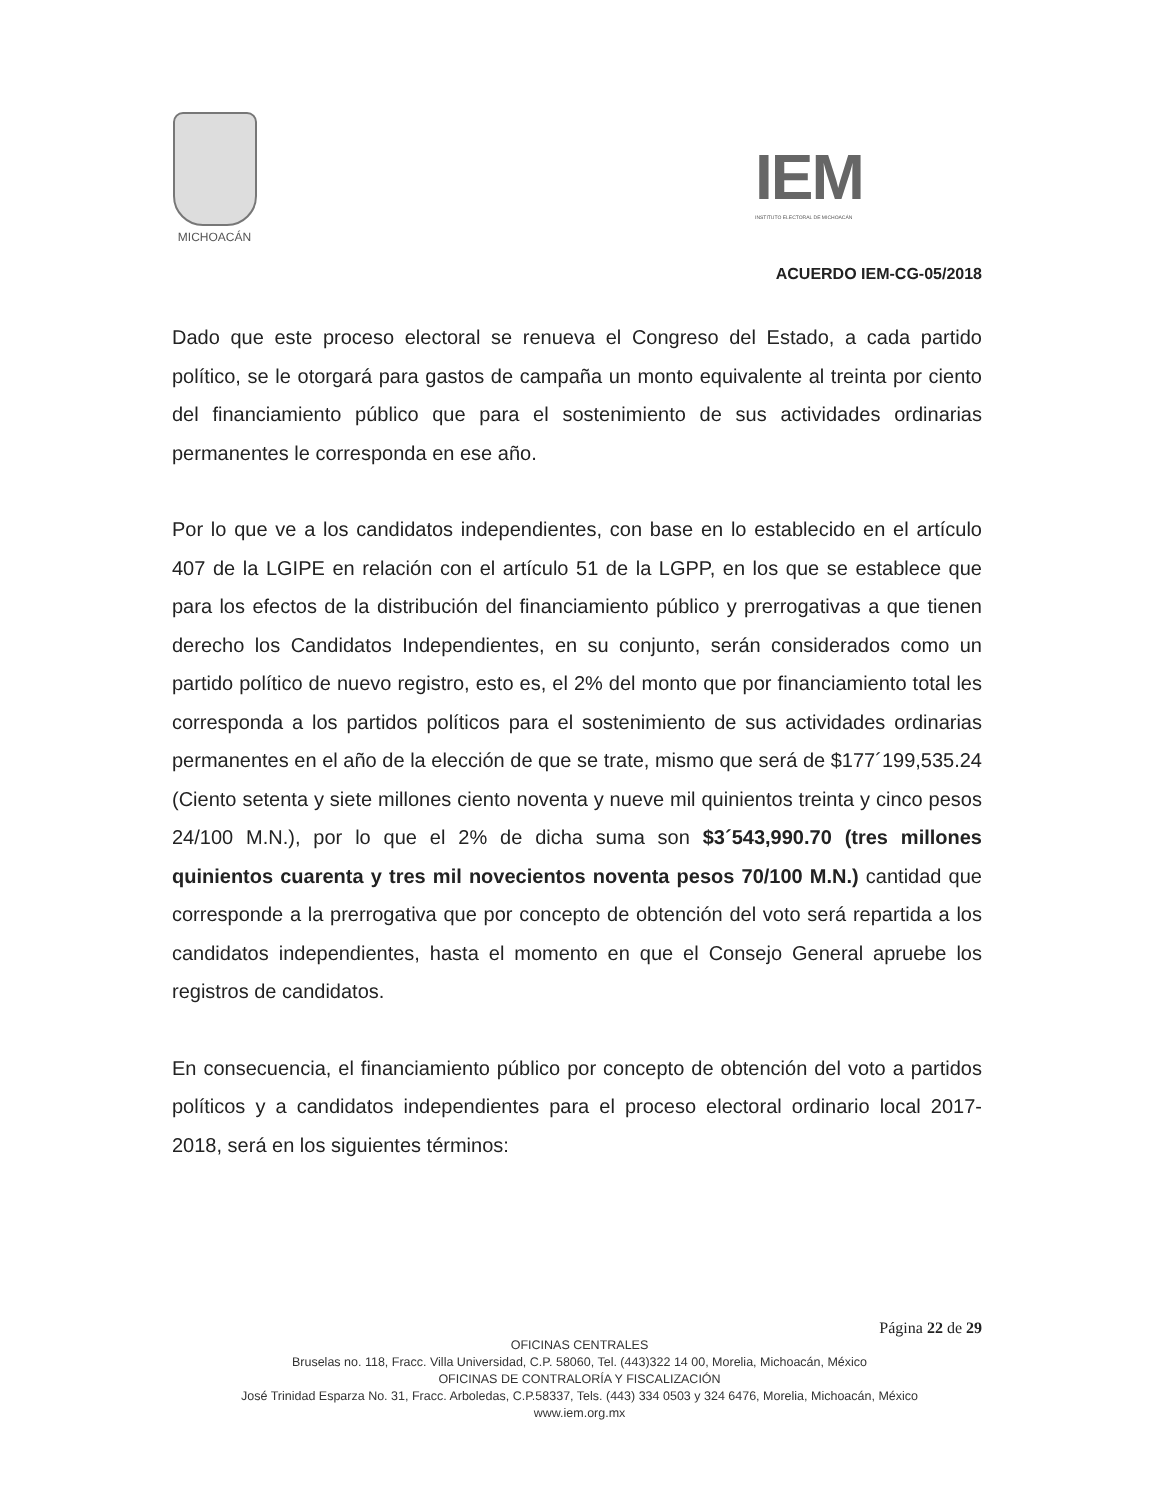MICHOACÁN
IEM
INSTITUTO ELECTORAL DE MICHOACÁN
ACUERDO IEM-CG-05/2018
Dado que este proceso electoral se renueva el Congreso del Estado, a cada partido político, se le otorgará para gastos de campaña un monto equivalente al treinta por ciento del financiamiento público que para el sostenimiento de sus actividades ordinarias permanentes le corresponda en ese año.
Por lo que ve a los candidatos independientes, con base en lo establecido en el artículo 407 de la LGIPE en relación con el artículo 51 de la LGPP, en los que se establece que para los efectos de la distribución del financiamiento público y prerrogativas a que tienen derecho los Candidatos Independientes, en su conjunto, serán considerados como un partido político de nuevo registro, esto es, el 2% del monto que por financiamiento total les corresponda a los partidos políticos para el sostenimiento de sus actividades ordinarias permanentes en el año de la elección de que se trate, mismo que será de $177´199,535.24 (Ciento setenta y siete millones ciento noventa y nueve mil quinientos treinta y cinco pesos 24/100 M.N.), por lo que el 2% de dicha suma son $3´543,990.70 (tres millones quinientos cuarenta y tres mil novecientos noventa pesos 70/100 M.N.) cantidad que corresponde a la prerrogativa que por concepto de obtención del voto será repartida a los candidatos independientes, hasta el momento en que el Consejo General apruebe los registros de candidatos.
En consecuencia, el financiamiento público por concepto de obtención del voto a partidos políticos y a candidatos independientes para el proceso electoral ordinario local 2017-2018, será en los siguientes términos:
Página 22 de 29
OFICINAS CENTRALES
Bruselas no. 118, Fracc. Villa Universidad, C.P. 58060, Tel. (443)322 14 00, Morelia, Michoacán, México
OFICINAS DE CONTRALORÍA Y FISCALIZACIÓN
José Trinidad Esparza No. 31, Fracc. Arboledas, C.P.58337, Tels. (443) 334 0503 y 324 6476, Morelia, Michoacán, México
www.iem.org.mx